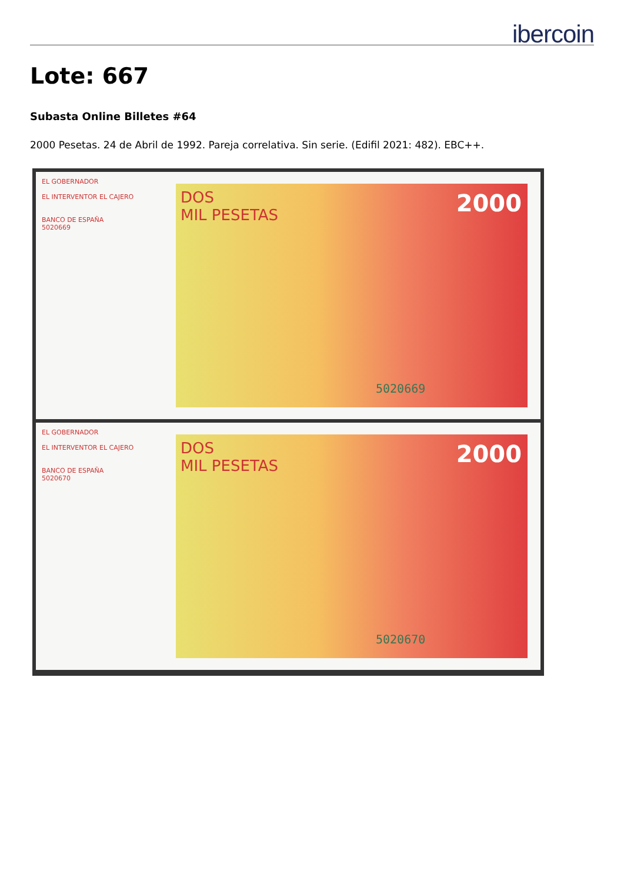ibercoin
Lote: 667
Subasta Online Billetes #64
2000 Pesetas. 24 de Abril de 1992. Pareja correlativa. Sin serie. (Edifil 2021: 482). EBC++.
EL GOBERNADOR
EL INTERVENTOR EL CAJERO
BANCO DE ESPAÑA
5020669
DOS
MIL PESETAS
2000
5020669
EL GOBERNADOR
EL INTERVENTOR EL CAJERO
BANCO DE ESPAÑA
5020670
DOS
MIL PESETAS
2000
5020670